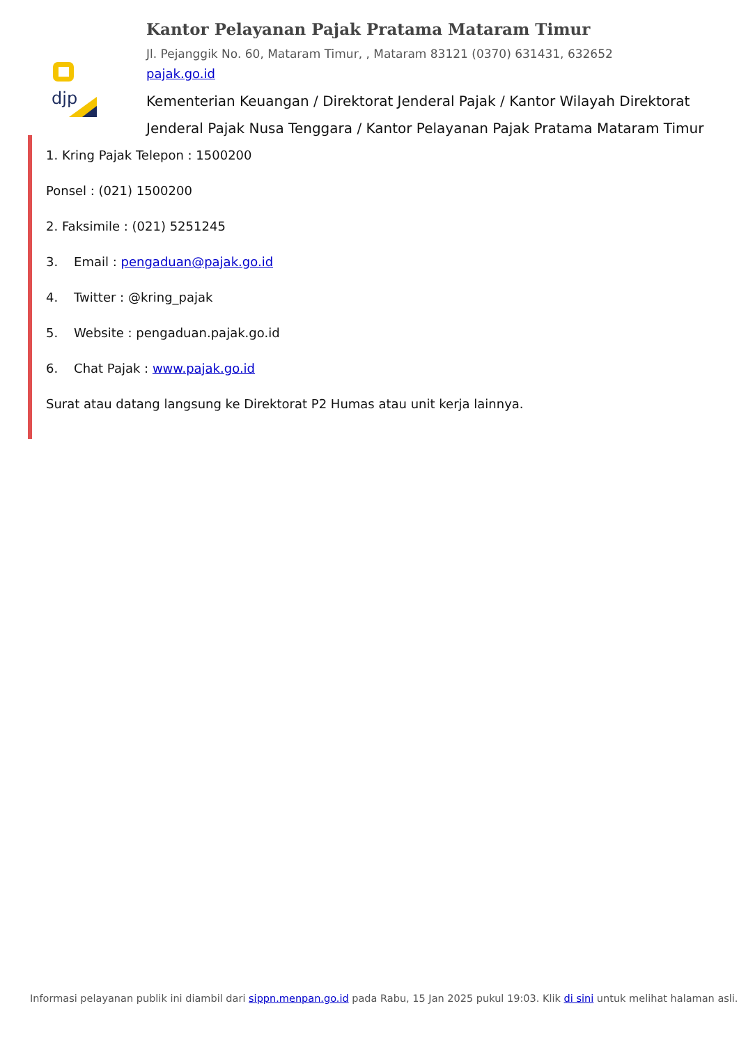djp
Kantor Pelayanan Pajak Pratama Mataram Timur
Jl. Pejanggik No. 60, Mataram Timur, , Mataram 83121 (0370) 631431, 632652
pajak.go.id
Kementerian Keuangan / Direktorat Jenderal Pajak / Kantor Wilayah Direktorat Jenderal Pajak Nusa Tenggara / Kantor Pelayanan Pajak Pratama Mataram Timur
1. Kring Pajak Telepon : 1500200
Ponsel : (021) 1500200
2. Faksimile : (021) 5251245
3. Email : pengaduan@pajak.go.id
4. Twitter : @kring_pajak
5. Website : pengaduan.pajak.go.id
6. Chat Pajak : www.pajak.go.id
Surat atau datang langsung ke Direktorat P2 Humas atau unit kerja lainnya.
Informasi pelayanan publik ini diambil dari sippn.menpan.go.id pada Rabu, 15 Jan 2025 pukul 19:03. Klik di sini untuk melihat halaman asli.